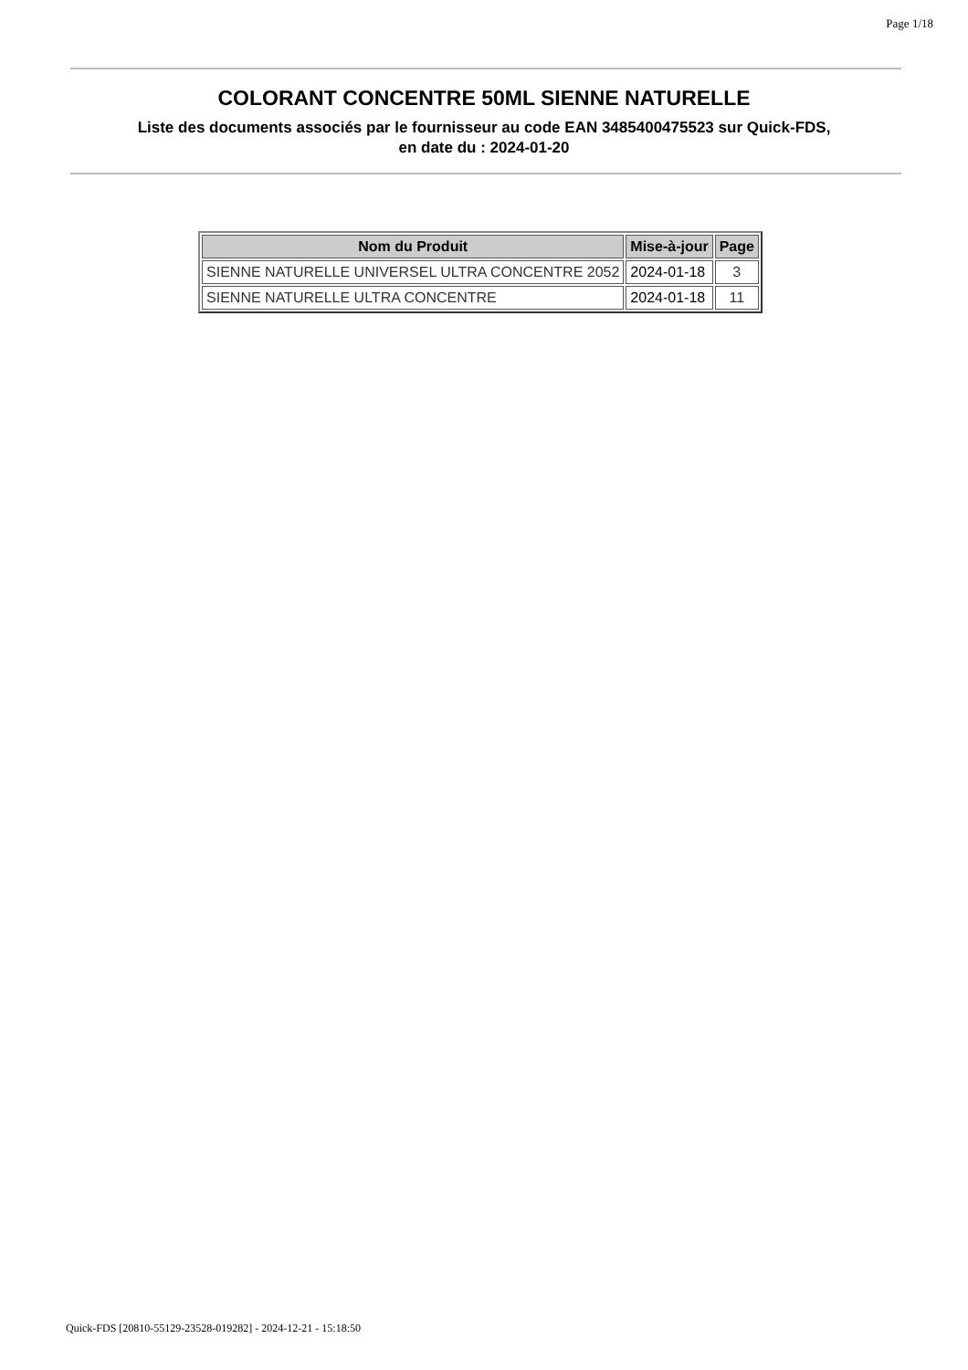Page 1/18
COLORANT CONCENTRE 50ML SIENNE NATURELLE
Liste des documents associés par le fournisseur au code EAN 3485400475523 sur Quick-FDS,
en date du : 2024-01-20
| Nom du Produit | Mise-à-jour | Page |
| --- | --- | --- |
| SIENNE NATURELLE UNIVERSEL ULTRA CONCENTRE 2052 | 2024-01-18 | 3 |
| SIENNE NATURELLE ULTRA CONCENTRE | 2024-01-18 | 11 |
Quick-FDS [20810-55129-23528-019282] - 2024-12-21 - 15:18:50